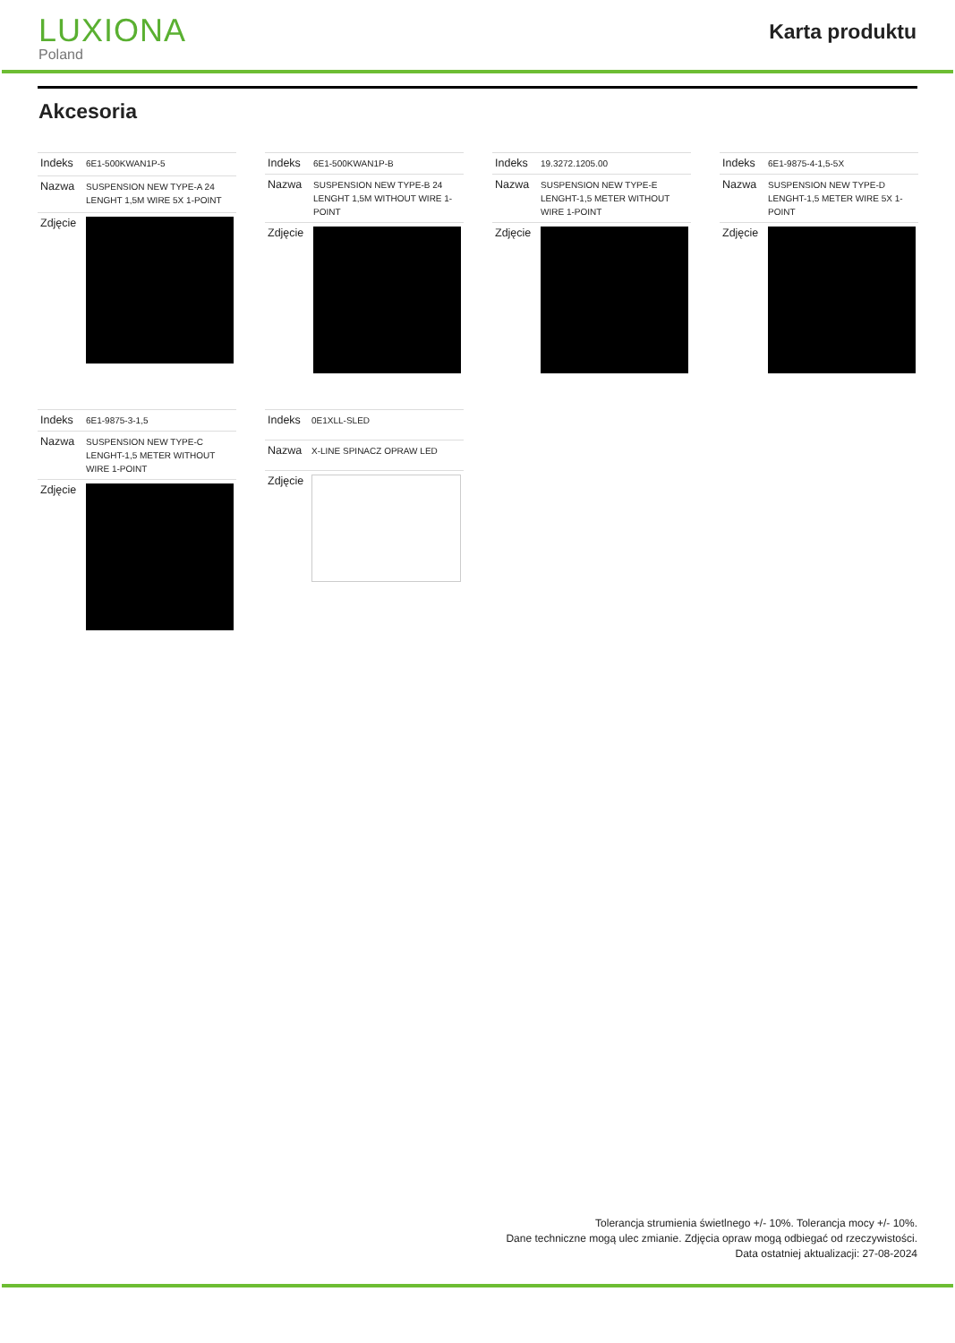LUXIONA
Poland
Karta produktu
Akcesoria
| Indeks | 6E1-500KWAN1P-5 |
| Nazwa | SUSPENSION NEW TYPE-A 24 LENGHT 1,5M WIRE 5X 1-POINT |
| Zdjęcie | |
| Indeks | 6E1-500KWAN1P-B |
| Nazwa | SUSPENSION NEW TYPE-B 24 LENGHT 1,5M WITHOUT WIRE 1-POINT |
| Zdjęcie | |
| Indeks | 19.3272.1205.00 |
| Nazwa | SUSPENSION NEW TYPE-E LENGHT-1,5 METER WITHOUT WIRE 1-POINT |
| Zdjęcie | |
| Indeks | 6E1-9875-4-1,5-5X |
| Nazwa | SUSPENSION NEW TYPE-D LENGHT-1,5 METER WIRE 5X 1-POINT |
| Zdjęcie | |
| Indeks | 6E1-9875-3-1,5 |
| Nazwa | SUSPENSION NEW TYPE-C LENGHT-1,5 METER WITHOUT WIRE 1-POINT |
| Zdjęcie | |
| Indeks | 0E1XLL-SLED |
| Nazwa | X-LINE SPINACZ OPRAW LED |
| Zdjęcie | |
Tolerancja strumienia świetlnego +/- 10%. Tolerancja mocy +/- 10%.
Dane techniczne mogą ulec zmianie. Zdjęcia opraw mogą odbiegać od rzeczywistości.
Data ostatniej aktualizacji: 27-08-2024